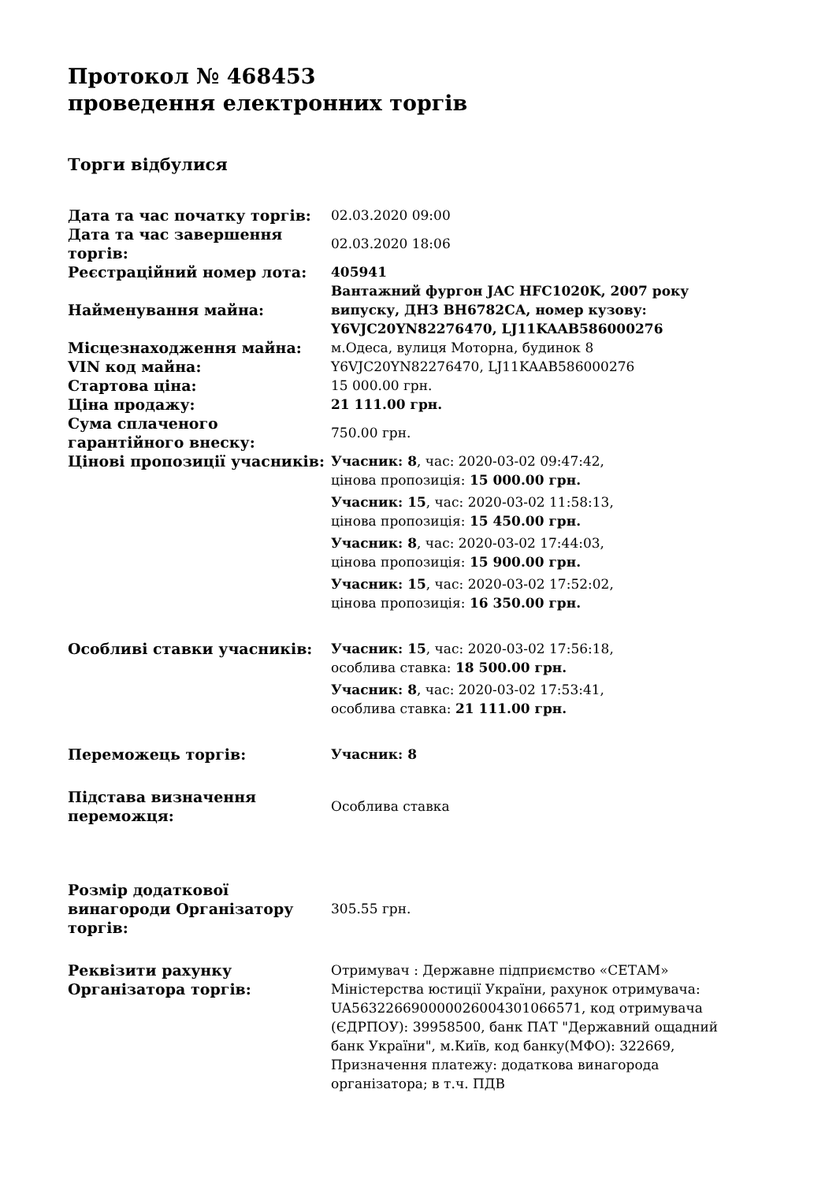Протокол № 468453
проведення електронних торгів
Торги відбулися
| Дата та час початку торгів: | 02.03.2020 09:00 |
| Дата та час завершення торгів: | 02.03.2020 18:06 |
| Реєстраційний номер лота: | 405941 |
| Найменування майна: | Вантажний фургон JAC HFC1020K, 2007 року випуску, ДНЗ ВН6782СА, номер кузову: Y6VJC20YN82276470, LJ11KAAB586000276 |
| Місцезнаходження майна: | м.Одеса, вулиця Моторна, будинок 8 |
| VIN код майна: | Y6VJC20YN82276470, LJ11KAAB586000276 |
| Стартова ціна: | 15 000.00 грн. |
| Ціна продажу: | 21 111.00 грн. |
| Сума сплаченого гарантійного внеску: | 750.00 грн. |
| Цінові пропозиції учасників: | Учасник: 8 , час: 2020-03-02 09:47:42, цінова пропозиція: 15 000.00 грн. Учасник: 15 , час: 2020-03-02 11:58:13, цінова пропозиція: 15 450.00 грн. Учасник: 8 , час: 2020-03-02 17:44:03, цінова пропозиція: 15 900.00 грн. Учасник: 15 , час: 2020-03-02 17:52:02, цінова пропозиція: 16 350.00 грн. |
| Особливі ставки учасників: | Учасник: 15 , час: 2020-03-02 17:56:18, особлива ставка: 18 500.00 грн. Учасник: 8 , час: 2020-03-02 17:53:41, особлива ставка: 21 111.00 грн. |
| Переможець торгів: | Учасник: 8 |
| Підстава визначення переможця: | Особлива ставка |
| Розмір додаткової винагороди Організатору торгів: | 305.55 грн. |
| Реквізити рахунку Організатора торгів: | Отримувач : Державне підприємство «СЕТАМ» Міністерства юстиції України, рахунок отримувача: UA563226690000026004301066571, код отримувача (ЄДРПОУ): 39958500, банк ПАТ "Державний ощадний банк України", м.Київ, код банку(МФО): 322669, Призначення платежу: додаткова винагорода організатора; в т.ч. ПДВ |